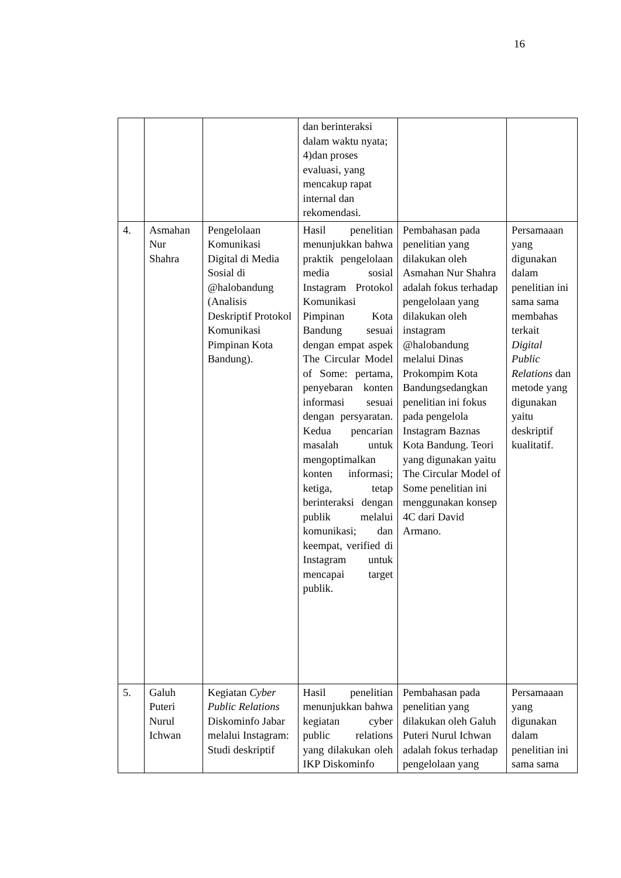16
| | | | dan berinteraksi dalam waktu nyata; 4)dan proses evaluasi, yang mencakup rapat internal dan rekomendasi. | | |
| 4. | Asmahan Nur Shahra | Pengelolaan Komunikasi Digital di Media Sosial di @halobandung (Analisis Deskriptif Protokol Komunikasi Pimpinan Kota Bandung). | Hasil penelitian menunjukkan bahwa praktik pengelolaan media sosial Instagram Protokol Komunikasi Pimpinan Kota Bandung sesuai dengan empat aspek The Circular Model of Some: pertama, penyebaran konten informasi sesuai dengan persyaratan. Kedua pencarian masalah untuk mengoptimalkan konten informasi; ketiga, tetap berinteraksi dengan publik melalui komunikasi; dan keempat, verified di Instagram untuk mencapai target publik. | Pembahasan pada penelitian yang dilakukan oleh Asmahan Nur Shahra adalah fokus terhadap pengelolaan yang dilakukan oleh instagram @halobandung melalui Dinas Prokompim Kota Bandungsedangkan penelitian ini fokus pada pengelola Instagram Baznas Kota Bandung. Teori yang digunakan yaitu The Circular Model of Some penelitian ini menggunakan konsep 4C dari David Armano. | Persamaaan yang digunakan dalam penelitian ini sama sama membahas terkait Digital Public Relations dan metode yang digunakan yaitu deskriptif kualitatif. |
| 5. | Galuh Puteri Nurul Ichwan | Kegiatan Cyber Public Relations Diskominfo Jabar melalui Instagram: Studi deskriptif | Hasil penelitian menunjukkan bahwa kegiatan cyber public relations yang dilakukan oleh IKP Diskominfo | Pembahasan pada penelitian yang dilakukan oleh Galuh Puteri Nurul Ichwan adalah fokus terhadap pengelolaan yang | Persamaaan yang digunakan dalam penelitian ini sama sama |